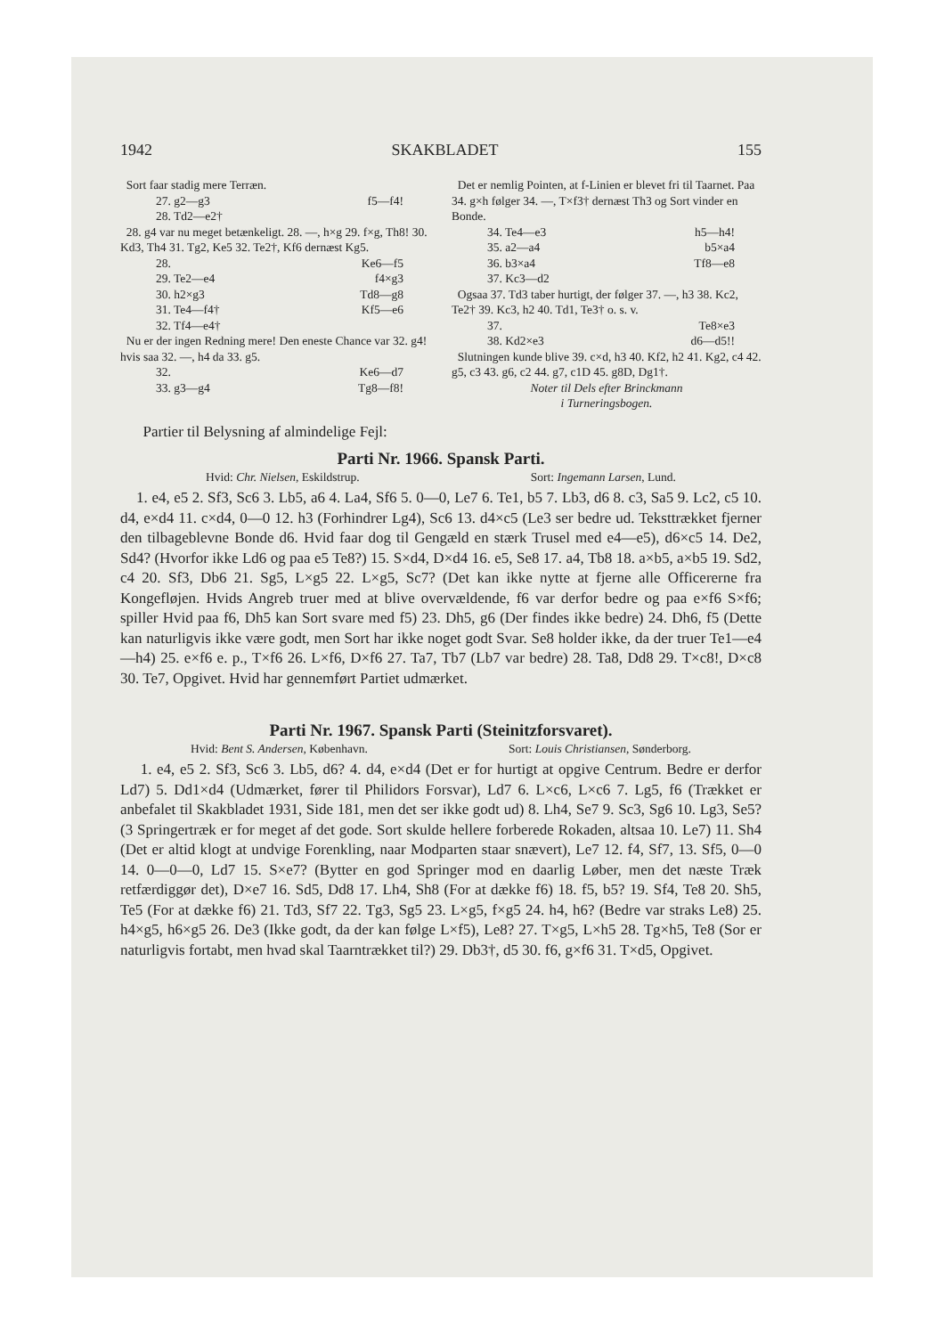1942 SKAKBLADET 155
Sort faar stadig mere Terræn.
27. g2—g3 f5—f4!
28. Td2—e2†
28. g4 var nu meget betænkeligt. 28. —, h×g 29. f×g, Th8! 30. Kd3, Th4 31. Tg2, Ke5 32. Te2†, Kf6 dernæst Kg5.
28. Ke6—f5
29. Te2—e4 f4×g3
30. h2×g3 Td8—g8
31. Te4—f4† Kf5—e6
32. Tf4—e4†
Nu er der ingen Redning mere! Den eneste Chance var 32. g4! hvis saa 32. —, h4 da 33. g5.
32. Ke6—d7
33. g3—g4 Tg8—f8!
Det er nemlig Pointen, at f-Linien er blevet fri til Taarnet. Paa 34. g×h følger 34. —, T×f3† dernæst Th3 og Sort vinder en Bonde.
34. Te4—e3 h5—h4!
35. a2—a4 b5×a4
36. b3×a4 Tf8—e8
37. Kc3—d2
Ogsaa 37. Td3 taber hurtigt, der følger 37. —, h3 38. Kc2, Te2† 39. Kc3, h2 40. Td1, Te3† o. s. v.
37. Te8×e3
38. Kd2×e3 d6—d5!!
Slutningen kunde blive 39. c×d, h3 40. Kf2, h2 41. Kg2, c4 42. g5, c3 43. g6, c2 44. g7, c1D 45. g8D, Dg1†.
Noter til Dels efter Brinckmann
i Turneringsbogen.
Partier til Belysning af almindelige Fejl:
Parti Nr. 1966. Spansk Parti.
Hvid: Chr. Nielsen, Eskildstrup. Sort: Ingemann Larsen, Lund.
1. e4, e5 2. Sf3, Sc6 3. Lb5, a6 4. La4, Sf6 5. 0—0, Le7 6. Te1, b5 7. Lb3, d6 8. c3, Sa5 9. Lc2, c5 10. d4, e×d4 11. c×d4, 0—0 12. h3 (Forhindrer Lg4), Sc6 13. d4×c5 (Le3 ser bedre ud. Teksttrækket fjerner den tilbageblevne Bonde d6. Hvid faar dog til Gengæld en stærk Trusel med e4—e5), d6×c5 14. De2, Sd4? (Hvorfor ikke Ld6 og paa e5 Te8?) 15. S×d4, D×d4 16. e5, Se8 17. a4, Tb8 18. a×b5, a×b5 19. Sd2, c4 20. Sf3, Db6 21. Sg5, L×g5 22. L×g5, Sc7? (Det kan ikke nytte at fjerne alle Officererne fra Kongefløjen. Hvids Angreb truer med at blive overvældende, f6 var derfor bedre og paa e×f6 S×f6; spiller Hvid paa f6, Dh5 kan Sort svare med f5) 23. Dh5, g6 (Der findes ikke bedre) 24. Dh6, f5 (Dette kan naturligvis ikke være godt, men Sort har ikke noget godt Svar. Se8 holder ikke, da der truer Te1—e4—h4) 25. e×f6 e. p., T×f6 26. L×f6, D×f6 27. Ta7, Tb7 (Lb7 var bedre) 28. Ta8, Dd8 29. T×c8!, D×c8 30. Te7, Opgivet. Hvid har gennemført Partiet udmærket.
Parti Nr. 1967. Spansk Parti (Steinitzforsvaret).
Hvid: Bent S. Andersen, København. Sort: Louis Christiansen, Sønderborg.
1. e4, e5 2. Sf3, Sc6 3. Lb5, d6? 4. d4, e×d4 (Det er for hurtigt at opgive Centrum. Bedre er derfor Ld7) 5. Dd1×d4 (Udmærket, fører til Philidors Forsvar), Ld7 6. L×c6, L×c6 7. Lg5, f6 (Trækket er anbefalet til Skakbladet 1931, Side 181, men det ser ikke godt ud) 8. Lh4, Se7 9. Sc3, Sg6 10. Lg3, Se5? (3 Springertræk er for meget af det gode. Sort skulde hellere forberede Rokaden, altsaa 10. Le7) 11. Sh4 (Det er altid klogt at undvige Forenkling, naar Modparten staar snævert), Le7 12. f4, Sf7, 13. Sf5, 0—0 14. 0—0—0, Ld7 15. S×e7? (Bytter en god Springer mod en daarlig Løber, men det næste Træk retfærdiggør det), D×e7 16. Sd5, Dd8 17. Lh4, Sh8 (For at dække f6) 18. f5, b5? 19. Sf4, Te8 20. Sh5, Te5 (For at dække f6) 21. Td3, Sf7 22. Tg3, Sg5 23. L×g5, f×g5 24. h4, h6? (Bedre var straks Le8) 25. h4×g5, h6×g5 26. De3 (Ikke godt, da der kan følge L×f5), Le8? 27. T×g5, L×h5 28. Tg×h5, Te8 (Sor er naturligvis fortabt, men hvad skal Taarntrækket til?) 29. Db3†, d5 30. f6, g×f6 31. T×d5, Opgivet.